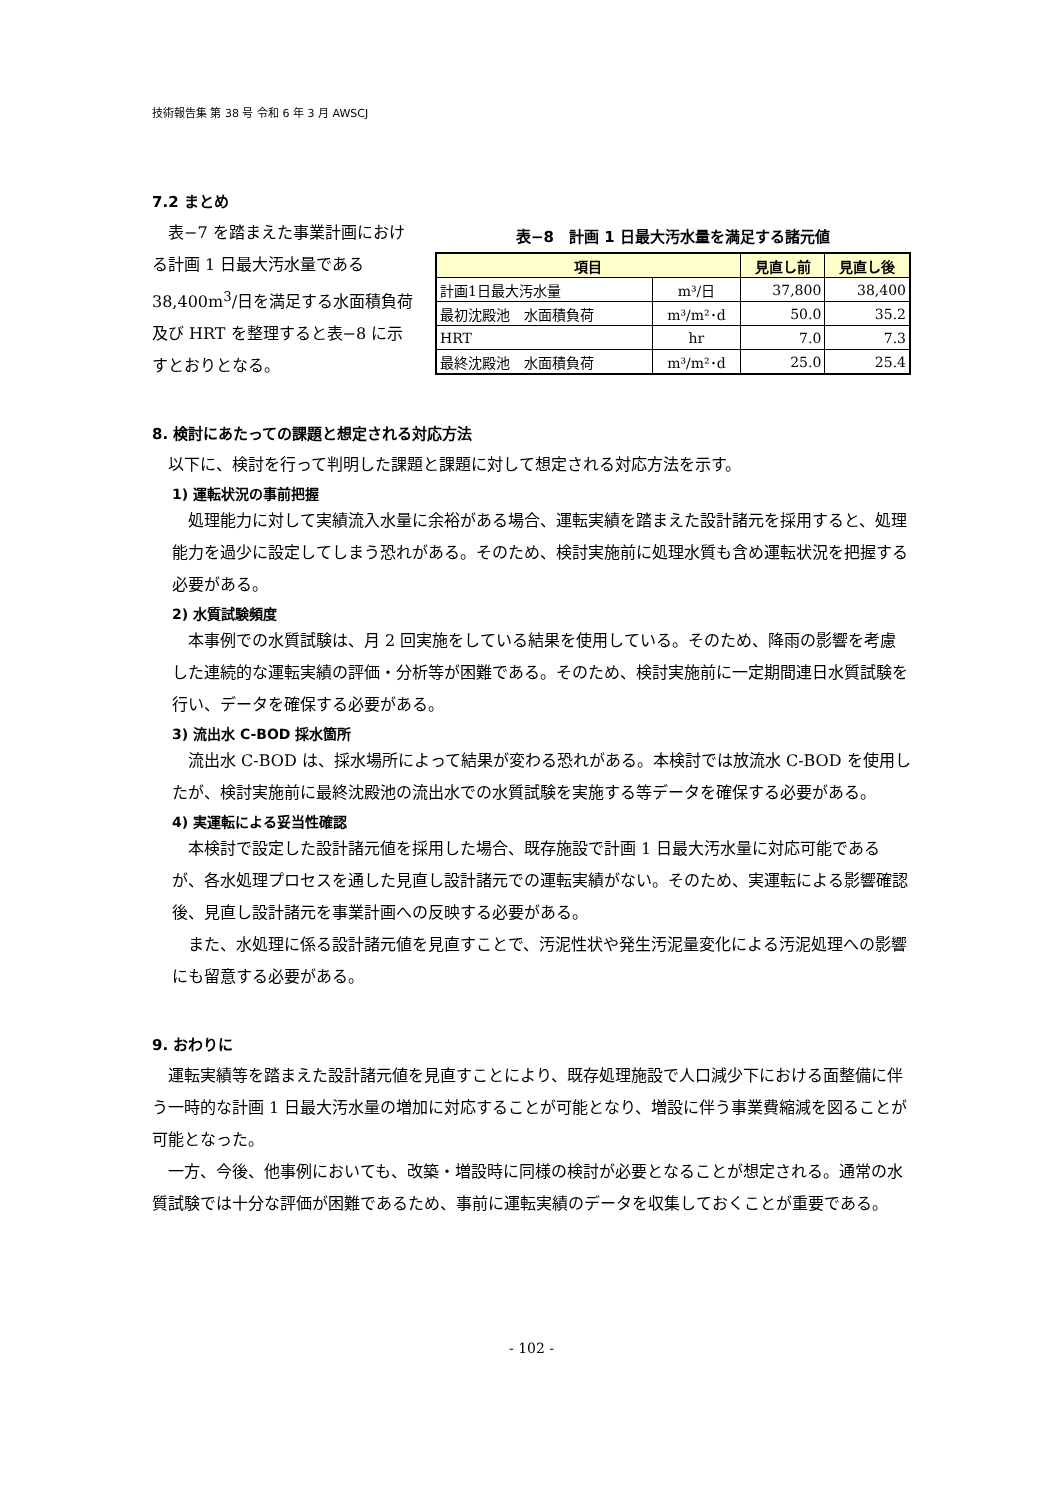技術報告集 第 38 号 令和 6 年 3 月 AWSCJ
7.2 まとめ
表−7 を踏まえた事業計画における計画 1 日最大汚水量である 38,400m<sup>3</sup>/日を満足する水面積負荷及び HRT を整理すると表−8 に示すとおりとなる。
表−8　計画 1 日最大汚水量を満足する諸元値
| 項目 | | 見直し前 | 見直し後 |
| --- | --- | --- | --- |
| 計画1日最大汚水量 | m³/日 | 37,800 | 38,400 |
| 最初沈殿池 水面積負荷 | m³/m²･d | 50.0 | 35.2 |
| HRT | hr | 7.0 | 7.3 |
| 最終沈殿池 水面積負荷 | m³/m²･d | 25.0 | 25.4 |
8. 検討にあたっての課題と想定される対応方法
以下に、検討を行って判明した課題と課題に対して想定される対応方法を示す。
1) 運転状況の事前把握
処理能力に対して実績流入水量に余裕がある場合、運転実績を踏まえた設計諸元を採用すると、処理能力を過少に設定してしまう恐れがある。そのため、検討実施前に処理水質も含め運転状況を把握する必要がある。
2) 水質試験頻度
本事例での水質試験は、月 2 回実施をしている結果を使用している。そのため、降雨の影響を考慮した連続的な運転実績の評価・分析等が困難である。そのため、検討実施前に一定期間連日水質試験を行い、データを確保する必要がある。
3) 流出水 C-BOD 採水箇所
流出水 C-BOD は、採水場所によって結果が変わる恐れがある。本検討では放流水 C-BOD を使用したが、検討実施前に最終沈殿池の流出水での水質試験を実施する等データを確保する必要がある。
4) 実運転による妥当性確認
本検討で設定した設計諸元値を採用した場合、既存施設で計画 1 日最大汚水量に対応可能であるが、各水処理プロセスを通した見直し設計諸元での運転実績がない。そのため、実運転による影響確認後、見直し設計諸元を事業計画への反映する必要がある。
また、水処理に係る設計諸元値を見直すことで、汚泥性状や発生汚泥量変化による汚泥処理への影響にも留意する必要がある。
9. おわりに
運転実績等を踏まえた設計諸元値を見直すことにより、既存処理施設で人口減少下における面整備に伴う一時的な計画 1 日最大汚水量の増加に対応することが可能となり、増設に伴う事業費縮減を図ることが可能となった。
一方、今後、他事例においても、改築・増設時に同様の検討が必要となることが想定される。通常の水質試験では十分な評価が困難であるため、事前に運転実績のデータを収集しておくことが重要である。
- 102 -